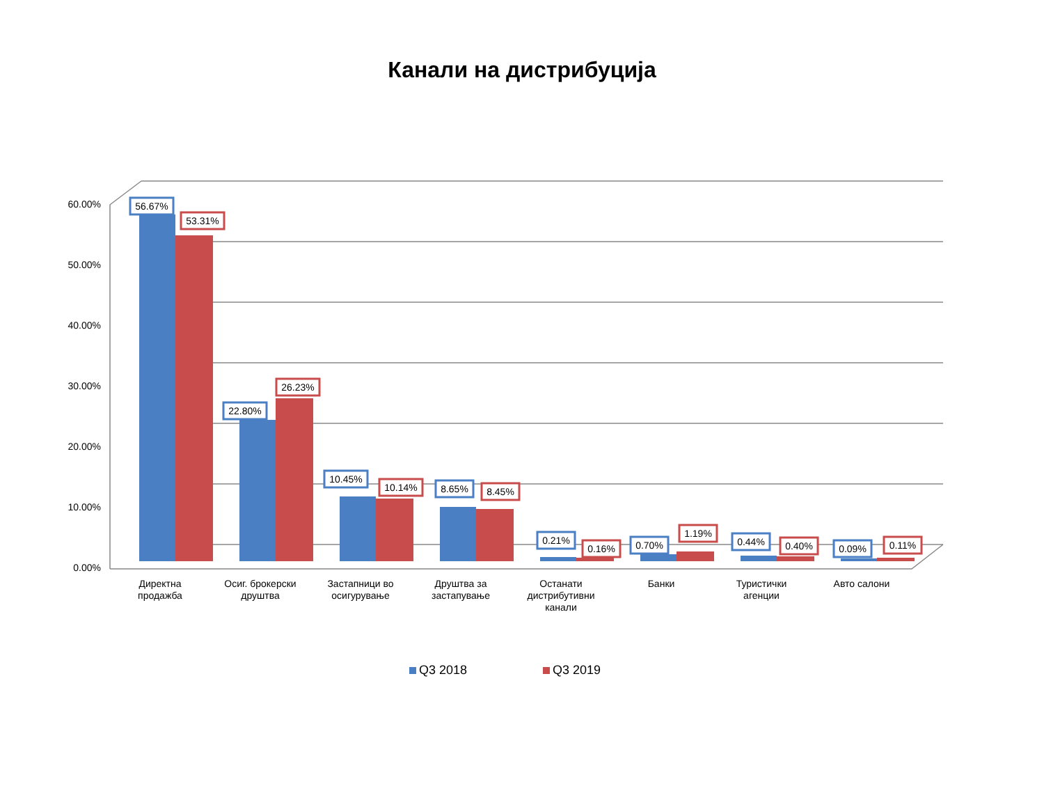Канали на дистрибуција
60.00%
50.00%
40.00%
30.00%
20.00%
10.00%
0.00%
Директна
продажба
Осиг. брокерски
друштва
Застапници во
осигурување
Друштва за
застапување
Останати
дистрибутивни
канали
Банки
Туристички
агенции
Авто салони
56.67%
53.31%
22.80%
26.23%
10.45%
10.14%
8.65%
8.45%
0.21%
0.16%
0.70%
1.19%
0.44%
0.40%
0.09%
0.11%
Q3 2018
Q3 2019